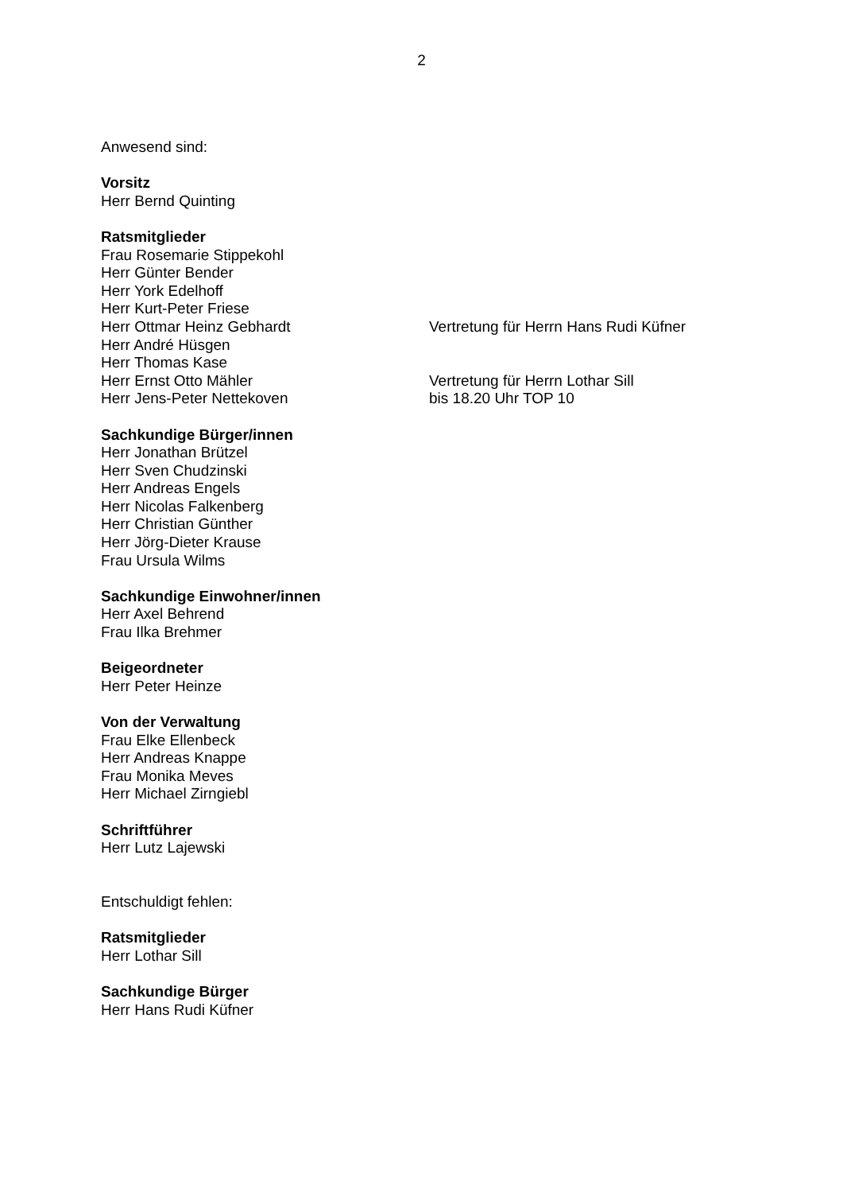2
Anwesend sind:
Vorsitz
Herr Bernd Quinting
Ratsmitglieder
Frau Rosemarie Stippekohl
Herr Günter Bender
Herr York Edelhoff
Herr Kurt-Peter Friese
Herr Ottmar Heinz Gebhardt Vertretung für Herrn Hans Rudi Küfner
Herr André Hüsgen
Herr Thomas Kase
Herr Ernst Otto Mähler Vertretung für Herrn Lothar Sill
Herr Jens-Peter Nettekoven bis 18.20 Uhr TOP 10
Sachkundige Bürger/innen
Herr Jonathan Brützel
Herr Sven Chudzinski
Herr Andreas Engels
Herr Nicolas Falkenberg
Herr Christian Günther
Herr Jörg-Dieter Krause
Frau Ursula Wilms
Sachkundige Einwohner/innen
Herr Axel Behrend
Frau Ilka Brehmer
Beigeordneter
Herr Peter Heinze
Von der Verwaltung
Frau Elke Ellenbeck
Herr Andreas Knappe
Frau Monika Meves
Herr Michael Zirngiebl
Schriftführer
Herr Lutz Lajewski
Entschuldigt fehlen:
Ratsmitglieder
Herr Lothar Sill
Sachkundige Bürger
Herr Hans Rudi Küfner